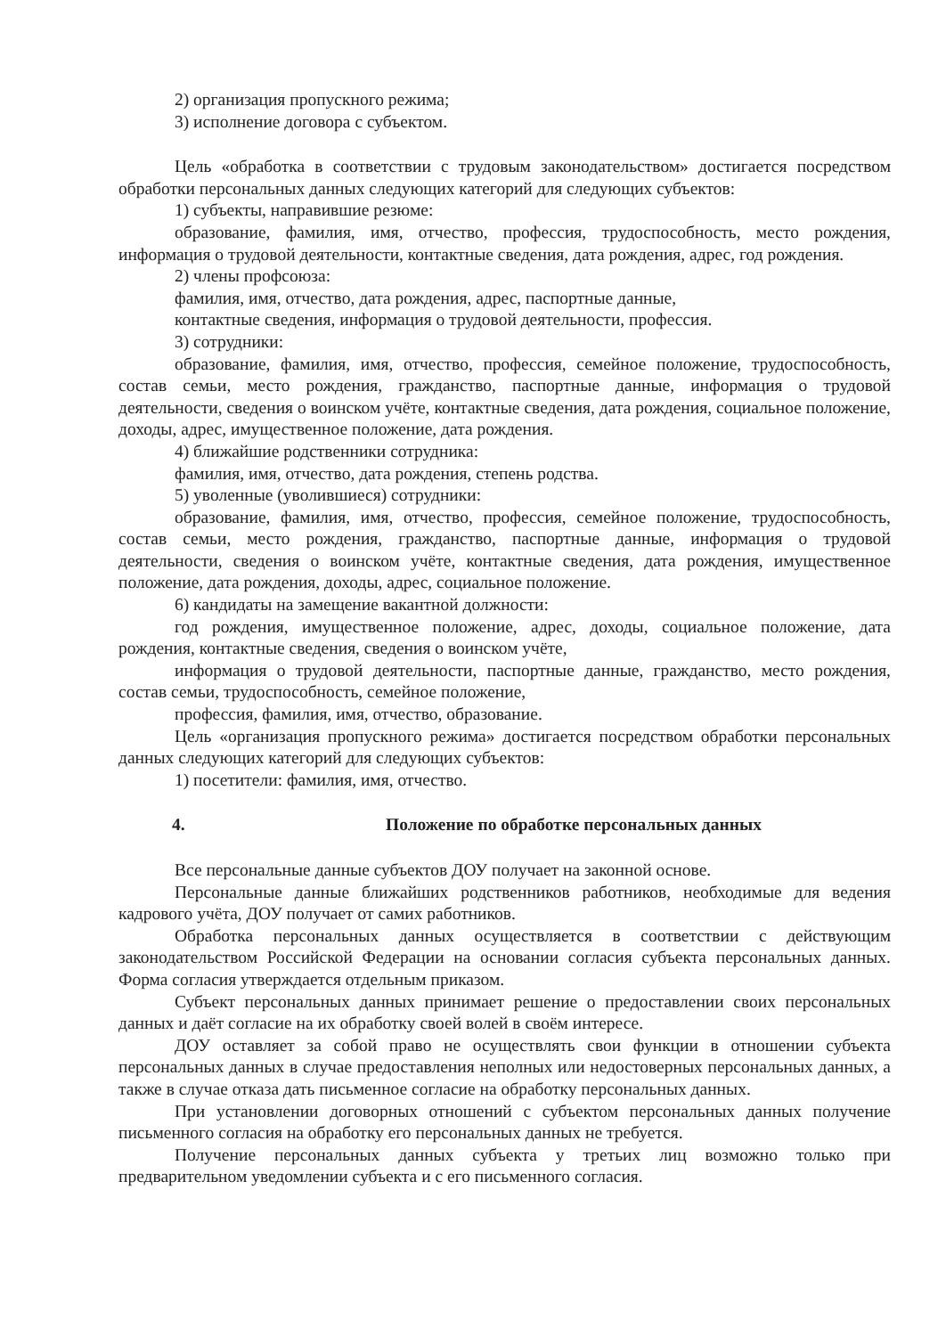2) организация пропускного режима;
3) исполнение договора с субъектом.
Цель «обработка в соответствии с трудовым законодательством» достигается посредством обработки персональных данных следующих категорий для следующих субъектов:
1) субъекты, направившие резюме:
образование, фамилия, имя, отчество, профессия, трудоспособность, место рождения, информация о трудовой деятельности, контактные сведения, дата рождения, адрес, год рождения.
2) члены профсоюза:
фамилия, имя, отчество, дата рождения, адрес, паспортные данные,
контактные сведения, информация о трудовой деятельности, профессия.
3) сотрудники:
образование, фамилия, имя, отчество, профессия, семейное положение, трудоспособность, состав семьи, место рождения, гражданство, паспортные данные, информация о трудовой деятельности, сведения о воинском учёте, контактные сведения, дата рождения, социальное положение, доходы, адрес, имущественное положение, дата рождения.
4) ближайшие родственники сотрудника:
фамилия, имя, отчество, дата рождения, степень родства.
5) уволенные (уволившиеся) сотрудники:
образование, фамилия, имя, отчество, профессия, семейное положение, трудоспособность, состав семьи, место рождения, гражданство, паспортные данные, информация о трудовой деятельности, сведения о воинском учёте, контактные сведения, дата рождения, имущественное положение, дата рождения, доходы, адрес, социальное положение.
6) кандидаты на замещение вакантной должности:
год рождения, имущественное положение, адрес, доходы, социальное положение, дата рождения, контактные сведения, сведения о воинском учёте,
информация о трудовой деятельности, паспортные данные, гражданство, место рождения, состав семьи, трудоспособность, семейное положение,
профессия, фамилия, имя, отчество, образование.
Цель «организация пропускного режима» достигается посредством обработки персональных данных следующих категорий для следующих субъектов:
1) посетители: фамилия, имя, отчество.
4. Положение по обработке персональных данных
Все персональные данные субъектов ДОУ получает на законной основе.
Персональные данные ближайших родственников работников, необходимые для ведения кадрового учёта, ДОУ получает от самих работников.
Обработка персональных данных осуществляется в соответствии с действующим законодательством Российской Федерации на основании согласия субъекта персональных данных. Форма согласия утверждается отдельным приказом.
Субъект персональных данных принимает решение о предоставлении своих персональных данных и даёт согласие на их обработку своей волей в своём интересе.
ДОУ оставляет за собой право не осуществлять свои функции в отношении субъекта персональных данных в случае предоставления неполных или недостоверных персональных данных, а также в случае отказа дать письменное согласие на обработку персональных данных.
При установлении договорных отношений с субъектом персональных данных получение письменного согласия на обработку его персональных данных не требуется.
Получение персональных данных субъекта у третьих лиц возможно только при предварительном уведомлении субъекта и с его письменного согласия.